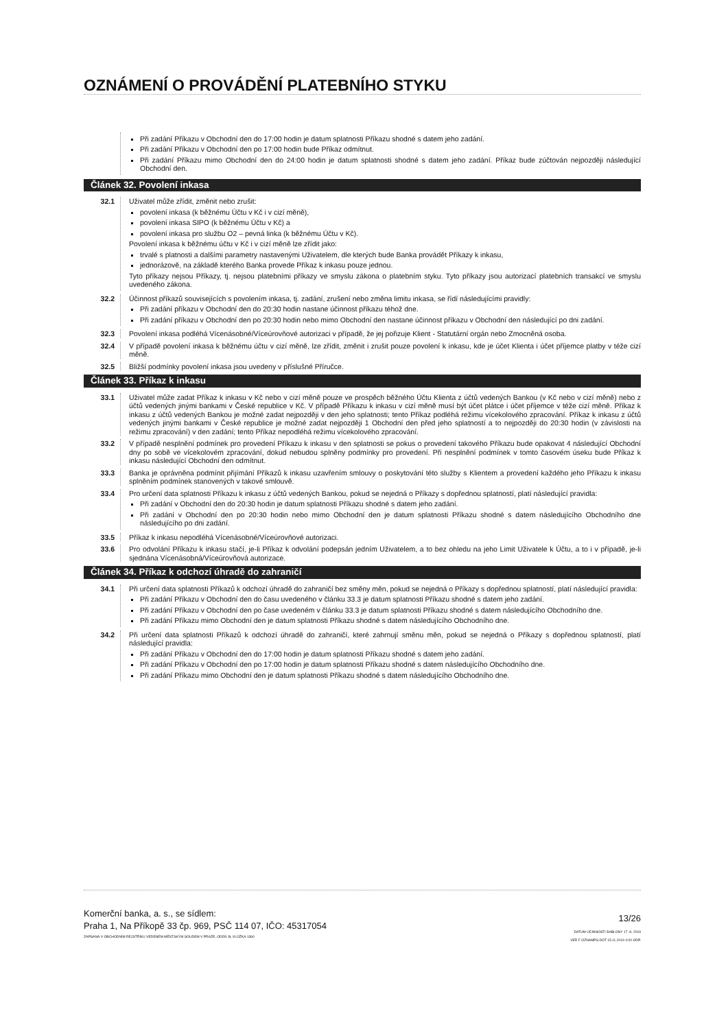OZNÁMENÍ O PROVÁDĚNÍ PLATEBNÍHO STYKU
Při zadání Příkazu v Obchodní den do 17:00 hodin je datum splatnosti Příkazu shodné s datem jeho zadání.
Při zadání Příkazu v Obchodní den po 17:00 hodin bude Příkaz odmítnut.
Při zadání Příkazu mimo Obchodní den do 24:00 hodin je datum splatnosti shodné s datem jeho zadání. Příkaz bude zúčtován nejpozději následující Obchodní den.
Článek 32. Povolení inkasa
32.1 Uživatel může zřídit, změnit nebo zrušit:
povolení inkasa (k běžnému Účtu v Kč i v cizí měně),
povolení inkasa SIPO (k běžnému Účtu v Kč) a
povolení inkasa pro službu O2 – pevná linka (k běžnému Účtu v Kč).
Povolení inkasa k běžnému účtu v Kč i v cizí měně lze zřídit jako:
trvalé s platnosti a dalšími parametry nastavenými Uživatelem, dle kterých bude Banka provádět Příkazy k inkasu,
jednorázově, na základě kterého Banka provede Příkaz k inkasu pouze jednou.
Tyto příkazy nejsou Příkazy, tj. nejsou platebními příkazy ve smyslu zákona o platebním styku. Tyto příkazy jsou autorizací platebních transakcí ve smyslu uvedeného zákona.
32.2 Účinnost příkazů souvisejících s povolením inkasa, tj. zadání, zrušení nebo změna limitu inkasa, se řídí následujícími pravidly:
Při zadání příkazu v Obchodní den do 20:30 hodin nastane účinnost příkazu téhož dne.
Při zadání příkazu v Obchodní den po 20:30 hodin nebo mimo Obchodní den nastane účinnost příkazu v Obchodní den následující po dni zadání.
32.3 Povolení inkasa podléhá Vícenásobné/Víceúrovňové autorizaci v případě, že jej pořizuje Klient - Statutární orgán nebo Zmocněná osoba.
32.4 V případě povolení inkasa k běžnému účtu v cizí měně, lze zřídit, změnit i zrušit pouze povolení k inkasu, kde je účet Klienta i účet příjemce platby v téže cizí měně.
32.5 Bližší podmínky povolení inkasa jsou uvedeny v příslušné Příručce.
Článek 33. Příkaz k inkasu
33.1 Uživatel může zadat Příkaz k inkasu v Kč nebo v cizí měně pouze ve prospěch běžného Účtu Klienta z účtů vedených Bankou (v Kč nebo v cizí měně) nebo z účtů vedených jinými bankami v České republice v Kč. V případě Příkazu k inkasu v cizí měně musí být účet plátce i účet příjemce v téže cizí měně. Příkaz k inkasu z účtů vedených Bankou je možné zadat nejpozději v den jeho splatnosti; tento Příkaz podléhá režimu vícekolového zpracování. Příkaz k inkasu z účtů vedených jinými bankami v České republice je možné zadat nejpozději 1 Obchodní den před jeho splatností a to nejpozději do 20:30 hodin (v závislosti na režimu zpracování) v den zadání; tento Příkaz nepodléhá režimu vícekolového zpracování.
33.2 V případě nesplnění podmínek pro provedení Příkazu k inkasu v den splatnosti se pokus o provedení takového Příkazu bude opakovat 4 následující Obchodní dny po sobě ve vícekolovém zpracování, dokud nebudou splněny podmínky pro provedení. Při nesplnění podmínek v tomto časovém úseku bude Příkaz k inkasu následující Obchodní den odmítnut.
33.3 Banka je oprávněna podmínit přijímání Příkazů k inkasu uzavřením smlouvy o poskytování této služby s Klientem a provedení každého jeho Příkazu k inkasu splněním podmínek stanovených v takové smlouvě.
33.4 Pro určení data splatnosti Příkazu k inkasu z účtů vedených Bankou, pokud se nejedná o Příkazy s dopřednou splatností, platí následující pravidla:
Při zadání v Obchodní den do 20:30 hodin je datum splatnosti Příkazu shodné s datem jeho zadání.
Při zadání v Obchodní den po 20:30 hodin nebo mimo Obchodní den je datum splatnosti Příkazu shodné s datem následujícího Obchodního dne následujícího po dni zadání.
33.5 Příkaz k inkasu nepodléhá Vícenásobné/Víceúrovňové autorizaci.
33.6 Pro odvolání Příkazu k inkasu stačí, je-li Příkaz k odvolání podepsán jedním Uživatelem, a to bez ohledu na jeho Limit Uživatele k Účtu, a to i v případě, je-li sjednána Vícenásobná/Víceúrovňová autorizace.
Článek 34. Příkaz k odchozí úhradě do zahraničí
34.1 Při určení data splatnosti Příkazů k odchozí úhradě do zahraničí bez směny měn, pokud se nejedná o Příkazy s dopřednou splatností, platí následující pravidla:
Při zadání Příkazu v Obchodní den do času uvedeného v článku 33.3 je datum splatnosti Příkazu shodné s datem jeho zadání.
Při zadání Příkazu v Obchodní den po čase uvedeném v článku 33.3 je datum splatnosti Příkazu shodné s datem následujícího Obchodního dne.
Při zadání Příkazu mimo Obchodní den je datum splatnosti Příkazu shodné s datem následujícího Obchodního dne.
34.2 Při určení data splatnosti Příkazů k odchozí úhradě do zahraničí, které zahrnují směnu měn, pokud se nejedná o Příkazy s dopřednou splatností, platí následující pravidla:
Při zadání Příkazu v Obchodní den do 17:00 hodin je datum splatnosti Příkazu shodné s datem jeho zadání.
Při zadání Příkazu v Obchodní den po 17:00 hodin je datum splatnosti Příkazu shodné s datem následujícího Obchodního dne.
Při zadání Příkazu mimo Obchodní den je datum splatnosti Příkazu shodné s datem následujícího Obchodního dne.
Komerční banka, a. s., se sídlem:
Praha 1, Na Příkopě 33 čp. 969, PSČ 114 07, IČO: 45317054
ZAPSANÁ V OBCHODNÍM REJSTŘÍKU VEDENÉM MĚSTSKÝM SOUDEM V PRAZE, ODDÍL B, VLOŽKA 1360
13/26
DATUM ÚČINNOSTI ŠABLONY 17. 8. 2019
VER F OZNAMPS.DOT 15.11.2019 4:00 ODP.